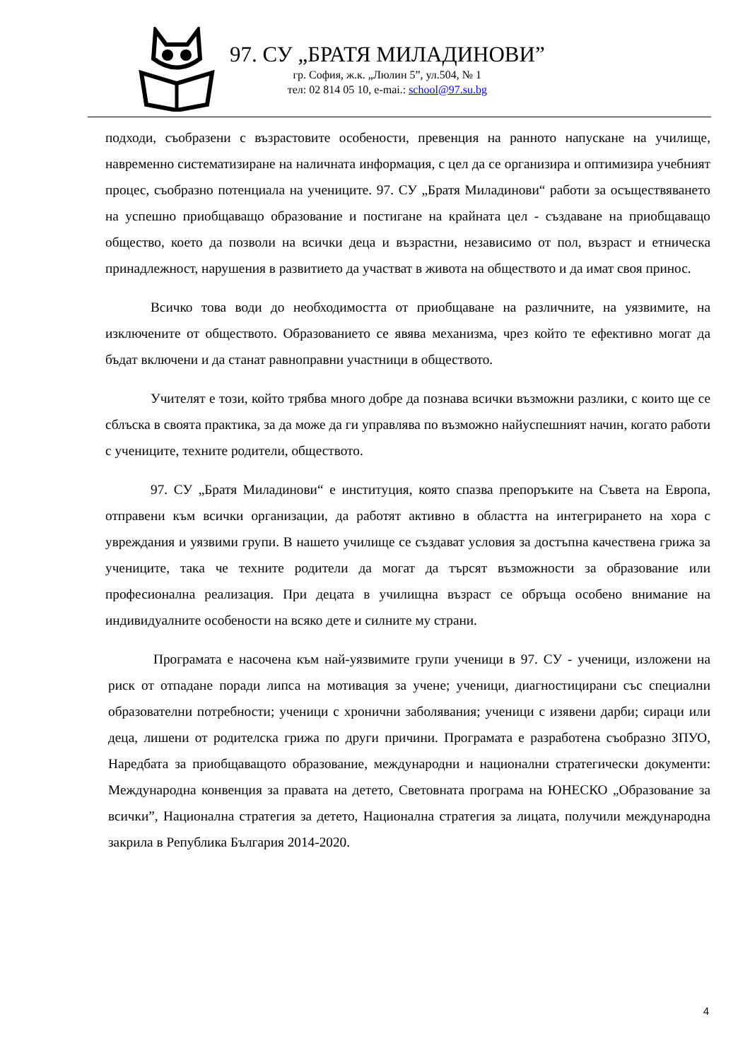97. СУ „БРАТЯ МИЛАДИНОВИ”
гр. София, ж.к. „Люлин 5”, ул.504, № 1
тел: 02 814 05 10, e-mai.: school@97.su.bg
подходи, съобразени с възрастовите особености, превенция на ранното напускане на училище, навременно систематизиране на наличната информация, с цел да се организира и оптимизира учебният процес, съобразно потенциала на учениците. 97. СУ „Братя Миладинови“ работи за осъществяването на успешно приобщаващо образование и постигане на крайната цел - създаване на приобщаващо общество, което да позволи на всички деца и възрастни, независимо от пол, възраст и етническа принадлежност, нарушения в развитието да участват в живота на обществото и да имат своя принос.
Всичко това води до необходимостта от приобщаване на различните, на уязвимите, на изключените от обществото. Образованието се явява механизма, чрез който те ефективно могат да бъдат включени и да станат равноправни участници в обществото.
Учителят е този, който трябва много добре да познава всички възможни разлики, с които ще се сблъска в своята практика, за да може да ги управлява по възможно найуспешният начин, когато работи с учениците, техните родители, обществото.
97. СУ „Братя Миладинови“ е институция, която спазва препоръките на Съвета на Европа, отправени към всички организации, да работят активно в областта на интегрирането на хора с увреждания и уязвими групи. В нашето училище се създават условия за достъпна качествена грижа за учениците, така че техните родители да могат да търсят възможности за образование или професионална реализация. При децата в училищна възраст се обръща особено внимание на индивидуалните особености на всяко дете и силните му страни.
Програмата е насочена към най-уязвимите групи ученици в 97. СУ - ученици, изложени на риск от отпадане поради липса на мотивация за учене; ученици, диагностицирани със специални образователни потребности; ученици с хронични заболявания; ученици с изявени дарби; сираци или деца, лишени от родителска грижа по други причини. Програмата е разработена съобразно ЗПУО, Наредбата за приобщаващото образование, международни и национални стратегически документи: Международна конвенция за правата на детето, Световната програма на ЮНЕСКО „Образование за всички”, Национална стратегия за детето, Национална стратегия за лицата, получили международна закрила в Република България 2014-2020.
4